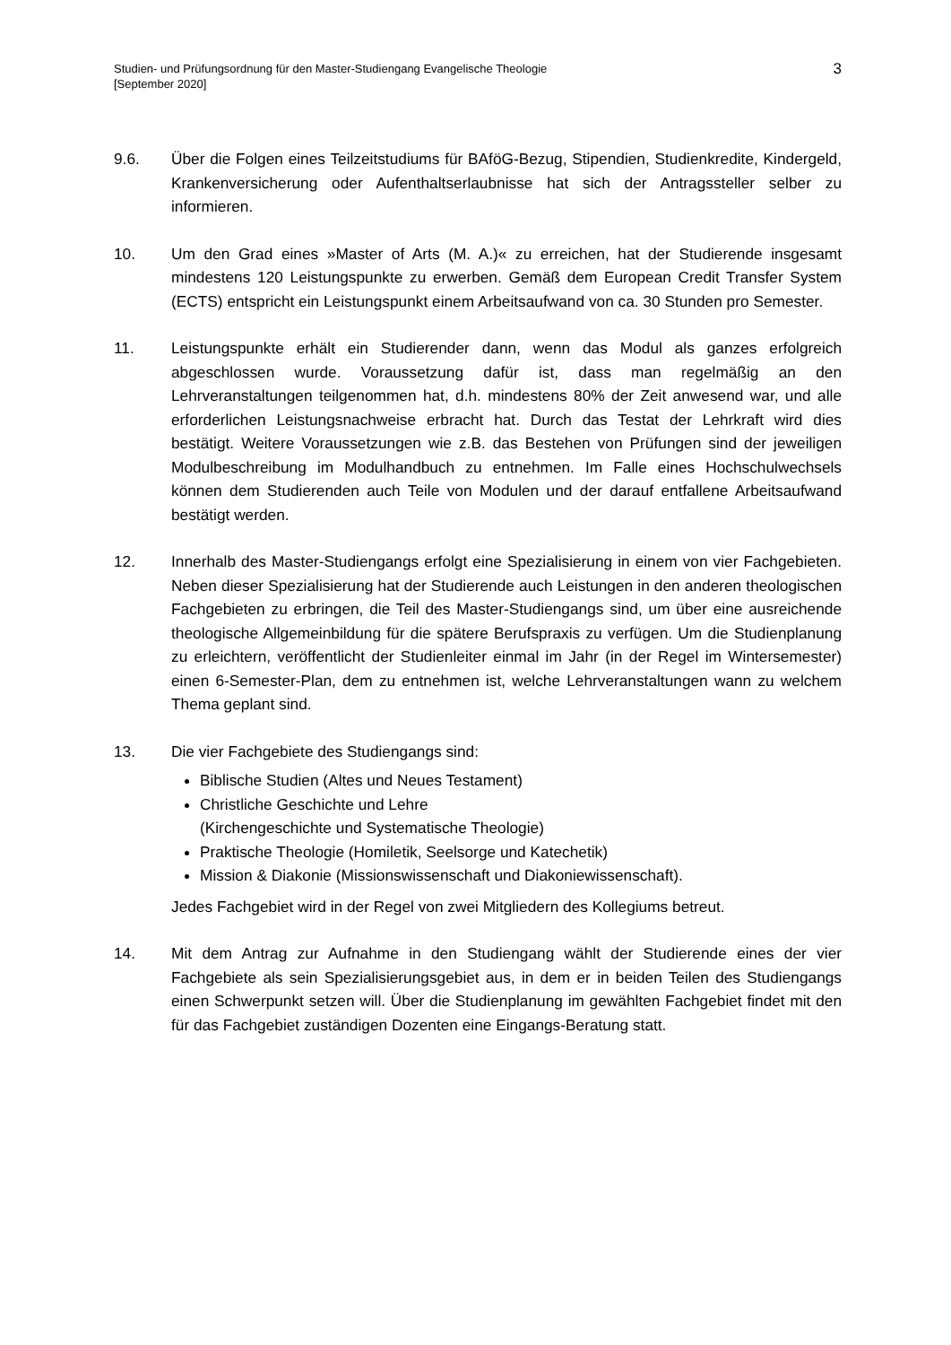Studien- und Prüfungsordnung für den Master-Studiengang Evangelische Theologie
[September 2020]
3
9.6. Über die Folgen eines Teilzeitstudiums für BAföG-Bezug, Stipendien, Studienkredite, Kindergeld, Krankenversicherung oder Aufenthaltserlaubnisse hat sich der Antragssteller selber zu informieren.
10. Um den Grad eines »Master of Arts (M. A.)« zu erreichen, hat der Studierende insgesamt mindestens 120 Leistungspunkte zu erwerben. Gemäß dem European Credit Transfer System (ECTS) entspricht ein Leistungspunkt einem Arbeitsaufwand von ca. 30 Stunden pro Semester.
11. Leistungspunkte erhält ein Studierender dann, wenn das Modul als ganzes erfolgreich abgeschlossen wurde. Voraussetzung dafür ist, dass man regelmäßig an den Lehrveranstaltungen teilgenommen hat, d.h. mindestens 80% der Zeit anwesend war, und alle erforderlichen Leistungsnachweise erbracht hat. Durch das Testat der Lehrkraft wird dies bestätigt. Weitere Voraussetzungen wie z.B. das Bestehen von Prüfungen sind der jeweiligen Modulbeschreibung im Modulhandbuch zu entnehmen. Im Falle eines Hochschulwechsels können dem Studierenden auch Teile von Modulen und der darauf entfallene Arbeitsaufwand bestätigt werden.
12. Innerhalb des Master-Studiengangs erfolgt eine Spezialisierung in einem von vier Fachgebieten. Neben dieser Spezialisierung hat der Studierende auch Leistungen in den anderen theologischen Fachgebieten zu erbringen, die Teil des Master-Studiengangs sind, um über eine ausreichende theologische Allgemeinbildung für die spätere Berufspraxis zu verfügen. Um die Studienplanung zu erleichtern, veröffentlicht der Studienleiter einmal im Jahr (in der Regel im Wintersemester) einen 6-Semester-Plan, dem zu entnehmen ist, welche Lehrveranstaltungen wann zu welchem Thema geplant sind.
13. Die vier Fachgebiete des Studiengangs sind:
Biblische Studien (Altes und Neues Testament)
Christliche Geschichte und Lehre
(Kirchengeschichte und Systematische Theologie)
Praktische Theologie (Homiletik, Seelsorge und Katechetik)
Mission & Diakonie (Missionswissenschaft und Diakoniewissenschaft).
Jedes Fachgebiet wird in der Regel von zwei Mitgliedern des Kollegiums betreut.
14. Mit dem Antrag zur Aufnahme in den Studiengang wählt der Studierende eines der vier Fachgebiete als sein Spezialisierungsgebiet aus, in dem er in beiden Teilen des Studiengangs einen Schwerpunkt setzen will. Über die Studienplanung im gewählten Fachgebiet findet mit den für das Fachgebiet zuständigen Dozenten eine Eingangs-Beratung statt.